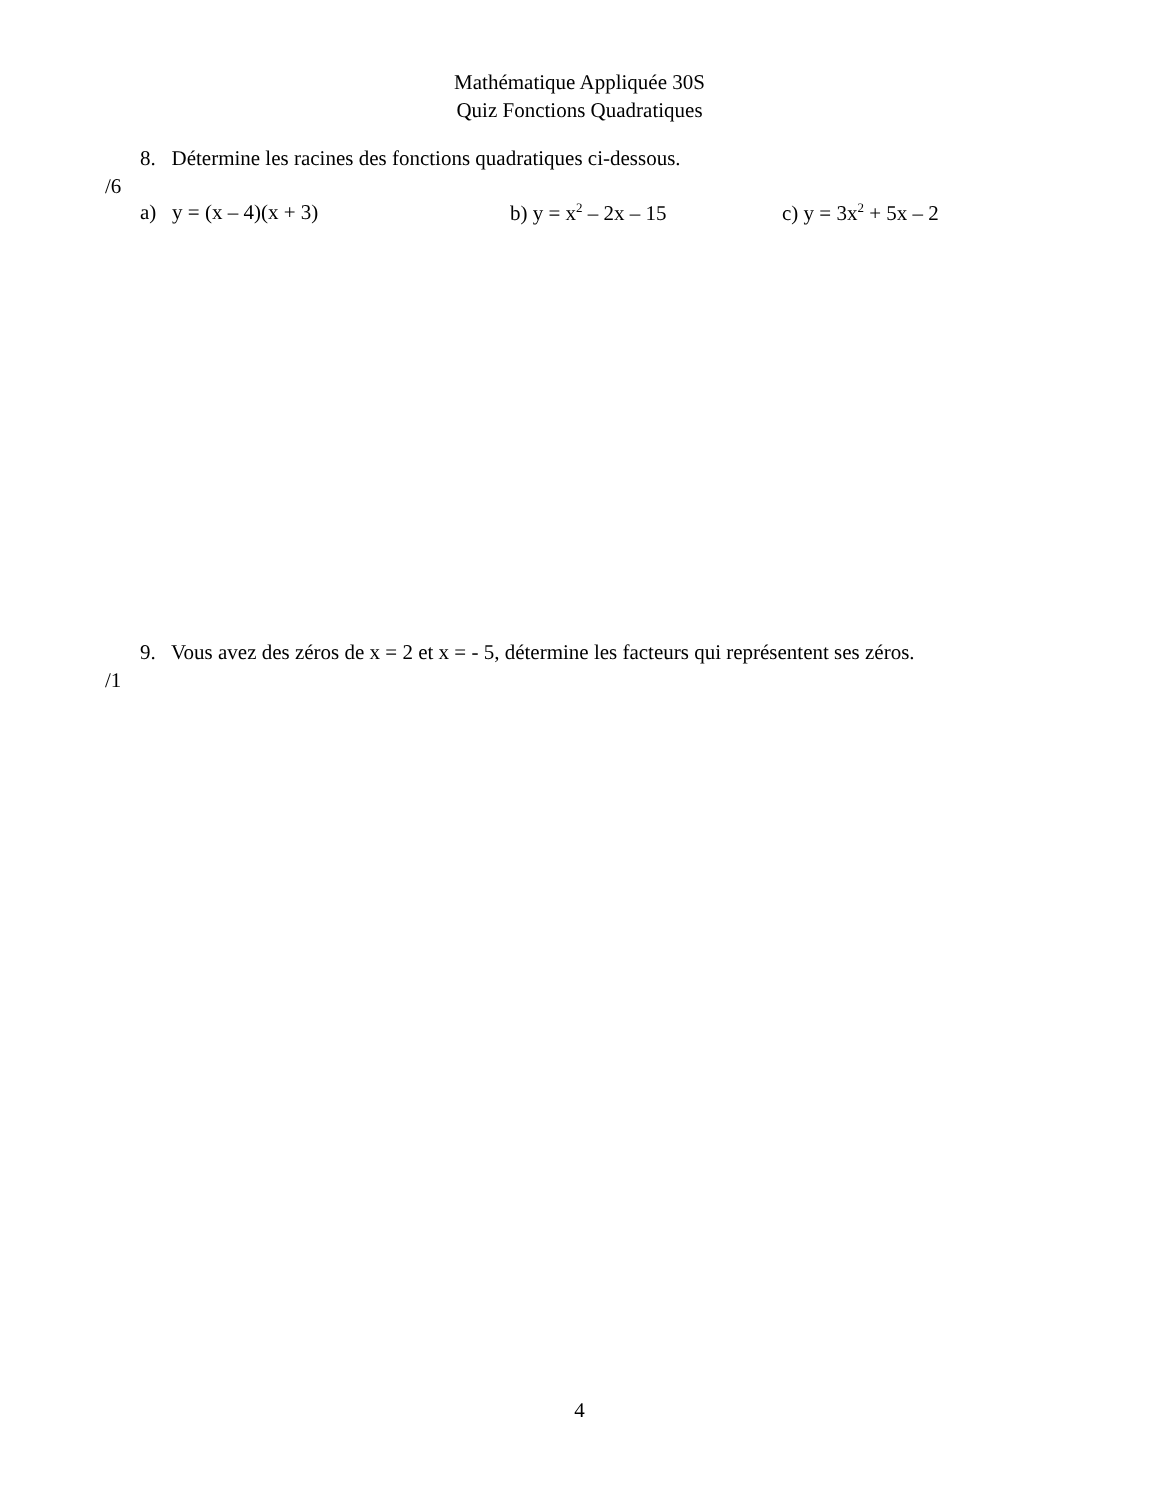Mathématique Appliquée 30S
Quiz Fonctions Quadratiques
8. Détermine les racines des fonctions quadratiques ci-dessous.
/6
a) y = (x – 4)(x + 3) b) y = x<sup>2</sup> – 2x – 15 c) y = 3x<sup>2</sup> + 5x – 2
9. Vous avez des zéros de x = 2 et x = - 5, détermine les facteurs qui représentent ses zéros.
/1
4